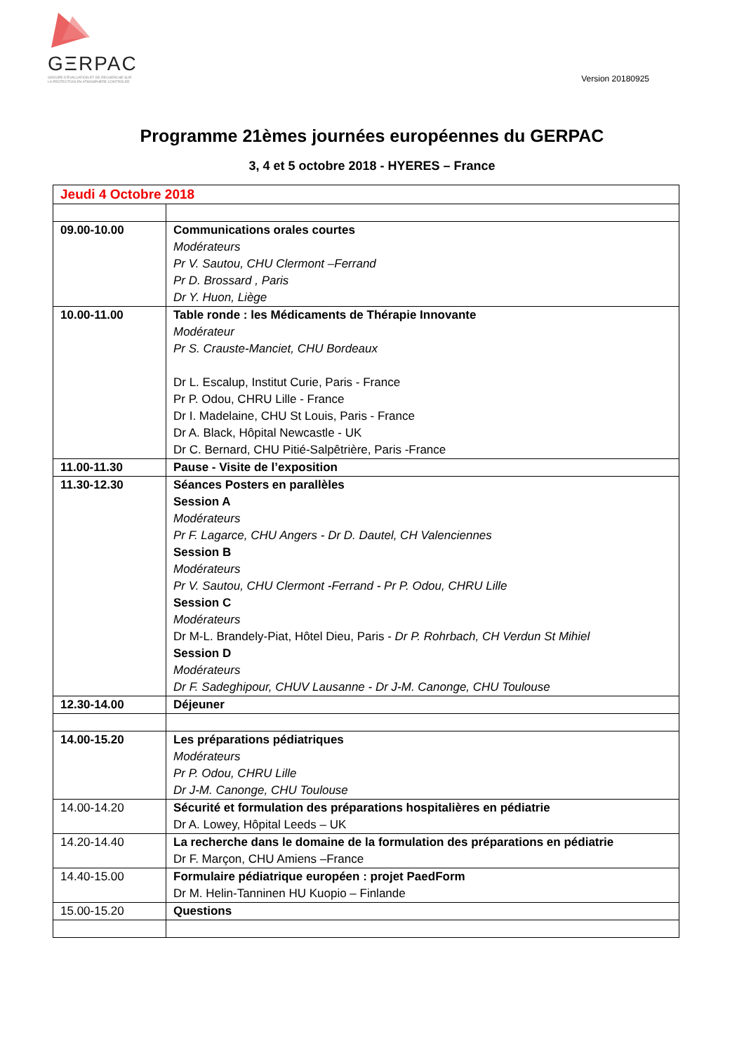GΞRPAC
GROUPE D'ÉVALUATION ET DE RECHERCHE SUR
LA PROTECTION EN ATMOSPHÈRE CONTRÔLÉE
Version 20180925
Programme 21èmes journées européennes du GERPAC
3, 4 et 5 octobre 2018 - HYERES – France
| Jeudi 4 Octobre 2018 | |
| 09.00-10.00 | Communications orales courtes Modérateurs Pr V. Sautou, CHU Clermont –Ferrand Pr D. Brossard , Paris Dr Y. Huon, Liège |
| 10.00-11.00 | Table ronde : les Médicaments de Thérapie Innovante Modérateur Pr S. Crauste-Manciet, CHU Bordeaux Dr L. Escalup, Institut Curie, Paris - France Pr P. Odou, CHRU Lille - France Dr I. Madelaine, CHU St Louis, Paris - France Dr A. Black, Hôpital Newcastle - UK Dr C. Bernard, CHU Pitié-Salpêtrière, Paris -France |
| 11.00-11.30 | Pause - Visite de l’exposition |
| 11.30-12.30 | Séances Posters en parallèles Session A Modérateurs Pr F. Lagarce, CHU Angers - Dr D. Dautel, CH Valenciennes Session B Modérateurs Pr V. Sautou, CHU Clermont -Ferrand - Pr P. Odou, CHRU Lille Session C Modérateurs Dr M-L. Brandely-Piat, Hôtel Dieu, Paris - Dr P. Rohrbach, CH Verdun St Mihiel Session D Modérateurs Dr F. Sadeghipour, CHUV Lausanne - Dr J-M. Canonge, CHU Toulouse |
| 12.30-14.00 | Déjeuner |
| 14.00-15.20 | Les préparations pédiatriques Modérateurs Pr P. Odou, CHRU Lille Dr J-M. Canonge, CHU Toulouse |
| 14.00-14.20 | Sécurité et formulation des préparations hospitalières en pédiatrie Dr A. Lowey, Hôpital Leeds – UK |
| 14.20-14.40 | La recherche dans le domaine de la formulation des préparations en pédiatrie Dr F. Marçon, CHU Amiens –France |
| 14.40-15.00 | Formulaire pédiatrique européen : projet PaedForm Dr M. Helin-Tanninen HU Kuopio – Finlande |
| 15.00-15.20 | Questions |